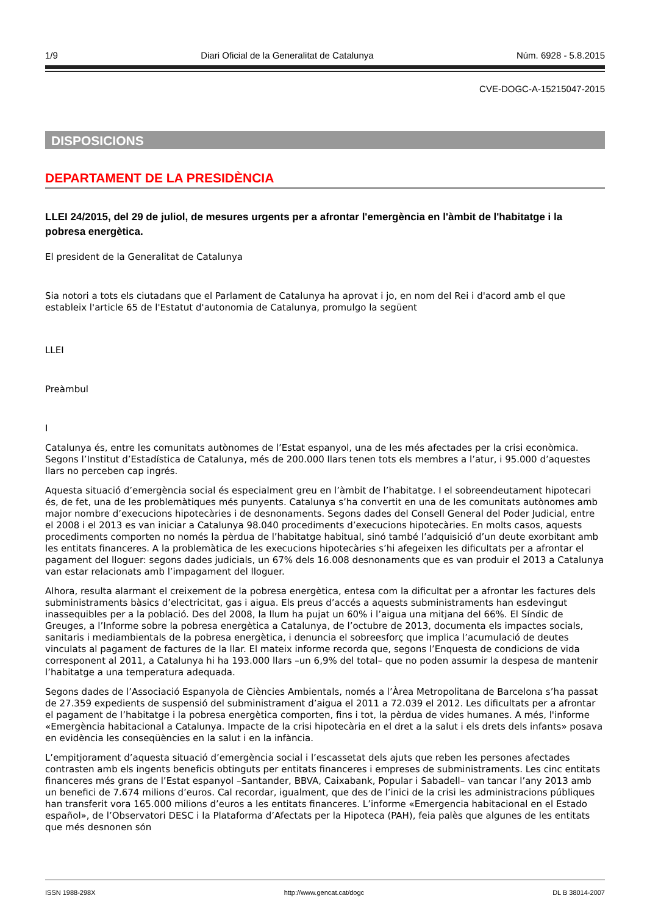1/9 Diari Oficial de la Generalitat de Catalunya Núm. 6928 - 5.8.2015
CVE-DOGC-A-15215047-2015
DISPOSICIONS
DEPARTAMENT DE LA PRESIDÈNCIA
LLEI 24/2015, del 29 de juliol, de mesures urgents per a afrontar l'emergència en l'àmbit de l'habitatge i la pobresa energètica.
El president de la Generalitat de Catalunya
Sia notori a tots els ciutadans que el Parlament de Catalunya ha aprovat i jo, en nom del Rei i d'acord amb el que estableix l'article 65 de l'Estatut d'autonomia de Catalunya, promulgo la següent
LLEI
Preàmbul
I
Catalunya és, entre les comunitats autònomes de l’Estat espanyol, una de les més afectades per la crisi econòmica. Segons l’Institut d’Estadística de Catalunya, més de 200.000 llars tenen tots els membres a l’atur, i 95.000 d’aquestes llars no perceben cap ingrés.
Aquesta situació d’emergència social és especialment greu en l’àmbit de l’habitatge. I el sobreendeutament hipotecari és, de fet, una de les problemàtiques més punyents. Catalunya s’ha convertit en una de les comunitats autònomes amb major nombre d’execucions hipotecàries i de desnonaments. Segons dades del Consell General del Poder Judicial, entre el 2008 i el 2013 es van iniciar a Catalunya 98.040 procediments d’execucions hipotecàries. En molts casos, aquests procediments comporten no només la pèrdua de l’habitatge habitual, sinó també l’adquisició d’un deute exorbitant amb les entitats financeres. A la problemàtica de les execucions hipotecàries s’hi afegeixen les dificultats per a afrontar el pagament del lloguer: segons dades judicials, un 67% dels 16.008 desnonaments que es van produir el 2013 a Catalunya van estar relacionats amb l’impagament del lloguer.
Alhora, resulta alarmant el creixement de la pobresa energètica, entesa com la dificultat per a afrontar les factures dels subministraments bàsics d’electricitat, gas i aigua. Els preus d’accés a aquests subministraments han esdevingut inassequibles per a la població. Des del 2008, la llum ha pujat un 60% i l’aigua una mitjana del 66%. El Síndic de Greuges, a l’Informe sobre la pobresa energètica a Catalunya, de l’octubre de 2013, documenta els impactes socials, sanitaris i mediambientals de la pobresa energètica, i denuncia el sobreesforç que implica l’acumulació de deutes vinculats al pagament de factures de la llar. El mateix informe recorda que, segons l’Enquesta de condicions de vida corresponent al 2011, a Catalunya hi ha 193.000 llars –un 6,9% del total– que no poden assumir la despesa de mantenir l’habitatge a una temperatura adequada.
Segons dades de l’Associació Espanyola de Ciències Ambientals, només a l’Àrea Metropolitana de Barcelona s’ha passat de 27.359 expedients de suspensió del subministrament d’aigua el 2011 a 72.039 el 2012. Les dificultats per a afrontar el pagament de l’habitatge i la pobresa energètica comporten, fins i tot, la pèrdua de vides humanes. A més, l'informe «Emergència habitacional a Catalunya. Impacte de la crisi hipotecària en el dret a la salut i els drets dels infants» posava en evidència les conseqüències en la salut i en la infància.
L’empitjorament d’aquesta situació d’emergència social i l’escassetat dels ajuts que reben les persones afectades contrasten amb els ingents beneficis obtinguts per entitats financeres i empreses de subministraments. Les cinc entitats financeres més grans de l’Estat espanyol –Santander, BBVA, Caixabank, Popular i Sabadell– van tancar l’any 2013 amb un benefici de 7.674 milions d’euros. Cal recordar, igualment, que des de l’inici de la crisi les administracions públiques han transferit vora 165.000 milions d’euros a les entitats financeres. L’informe «Emergencia habitacional en el Estado español», de l’Observatori DESC i la Plataforma d’Afectats per la Hipoteca (PAH), feia palès que algunes de les entitats que més desnonen són
ISSN 1988-298X http://www.gencat.cat/dogc DL B 38014-2007